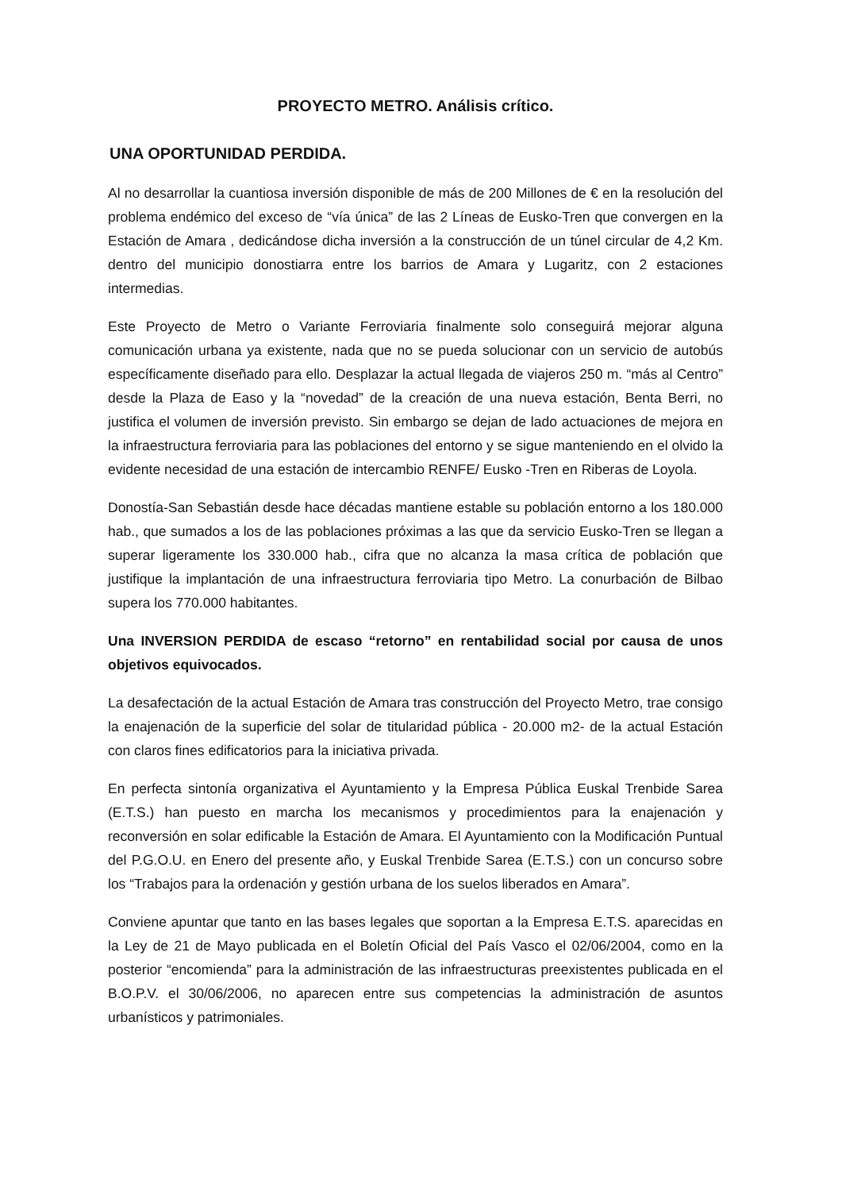PROYECTO METRO. Análisis crítico.
UNA OPORTUNIDAD PERDIDA.
Al no desarrollar la cuantiosa inversión disponible de más de 200 Millones de € en la resolución del problema endémico del exceso de “vía única” de las 2 Líneas de Eusko-Tren que convergen en la Estación de Amara , dedicándose dicha inversión a la construcción de un túnel circular de 4,2 Km. dentro del municipio donostiarra entre los barrios de Amara y Lugaritz, con 2 estaciones intermedias.
Este Proyecto de Metro o Variante Ferroviaria finalmente solo conseguirá mejorar alguna comunicación urbana ya existente, nada que no se pueda solucionar con un servicio de autobús específicamente diseñado para ello. Desplazar la actual llegada de viajeros 250 m. “más al Centro” desde la Plaza de Easo y la “novedad” de la creación de una nueva estación, Benta Berri, no justifica el volumen de inversión previsto. Sin embargo se dejan de lado actuaciones de mejora en la infraestructura ferroviaria para las poblaciones del entorno y se sigue manteniendo en el olvido la evidente necesidad de una estación de intercambio RENFE/ Eusko -Tren en Riberas de Loyola.
Donostía-San Sebastián desde hace décadas mantiene estable su población entorno a los 180.000 hab., que sumados a los de las poblaciones próximas a las que da servicio Eusko-Tren se llegan a superar ligeramente los 330.000 hab., cifra que no alcanza la masa crítica de población que justifique la implantación de una infraestructura ferroviaria tipo Metro. La conurbación de Bilbao supera los 770.000 habitantes.
Una INVERSION PERDIDA de escaso “retorno” en rentabilidad social por causa de unos objetivos equivocados.
La desafectación de la actual Estación de Amara tras construcción del Proyecto Metro, trae consigo la enajenación de la superficie del solar de titularidad pública - 20.000 m2- de la actual Estación con claros fines edificatorios para la iniciativa privada.
En perfecta sintonía organizativa el Ayuntamiento y la Empresa Pública Euskal Trenbide Sarea (E.T.S.) han puesto en marcha los mecanismos y procedimientos para la enajenación y reconversión en solar edificable la Estación de Amara. El Ayuntamiento con la Modificación Puntual del P.G.O.U. en Enero del presente año, y Euskal Trenbide Sarea (E.T.S.) con un concurso sobre los “Trabajos para la ordenación y gestión urbana de los suelos liberados en Amara”.
Conviene apuntar que tanto en las bases legales que soportan a la Empresa E.T.S. aparecidas en la Ley de 21 de Mayo publicada en el Boletín Oficial del País Vasco el 02/06/2004, como en la posterior “encomienda” para la administración de las infraestructuras preexistentes publicada en el B.O.P.V. el 30/06/2006, no aparecen entre sus competencias la administración de asuntos urbanísticos y patrimoniales.